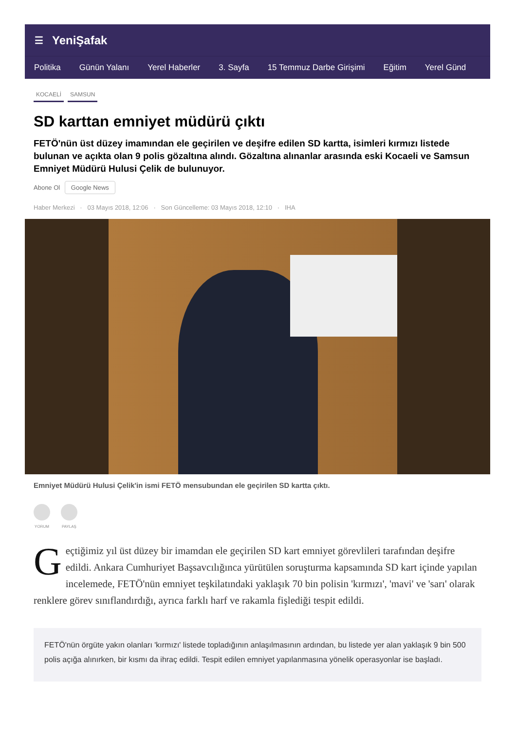☰ YeniŞafak
Politika Günün Yalanı Yerel Haberler 3. Sayfa 15 Temmuz Darbe Girişimi Eğitim Yerel Günd
KOCAELİ SAMSUN
SD karttan emniyet müdürü çıktı
FETÖ'nün üst düzey imamından ele geçirilen ve deşifre edilen SD kartta, isimleri kırmızı listede bulunan ve açıkta olan 9 polis gözaltına alındı. Gözaltına alınanlar arasında eski Kocaeli ve Samsun Emniyet Müdürü Hulusi Çelik de bulunuyor.
Abone Ol Google News
Haber Merkezi · 03 Mayıs 2018, 12:06 · Son Güncelleme: 03 Mayıs 2018, 12:10 · IHA
Emniyet Müdürü Hulusi Çelik'in ismi FETÖ mensubundan ele geçirilen SD kartta çıktı.
YORUM PAYLAŞ
Geçtiğimiz yıl üst düzey bir imamdan ele geçirilen SD kart emniyet görevlileri tarafından deşifre edildi. Ankara Cumhuriyet Başsavcılığınca yürütülen soruşturma kapsamında SD kart içinde yapılan incelemede, FETÖ'nün emniyet teşkilatındaki yaklaşık 70 bin polisin 'kırmızı', 'mavi' ve 'sarı' olarak renklere görev sınıflandırdığı, ayrıca farklı harf ve rakamla fişlediği tespit edildi.
FETÖ'nün örgüte yakın olanları 'kırmızı' listede topladığının anlaşılmasının ardından, bu listede yer alan yaklaşık 9 bin 500 polis açığa alınırken, bir kısmı da ihraç edildi. Tespit edilen emniyet yapılanmasına yönelik operasyonlar ise başladı.